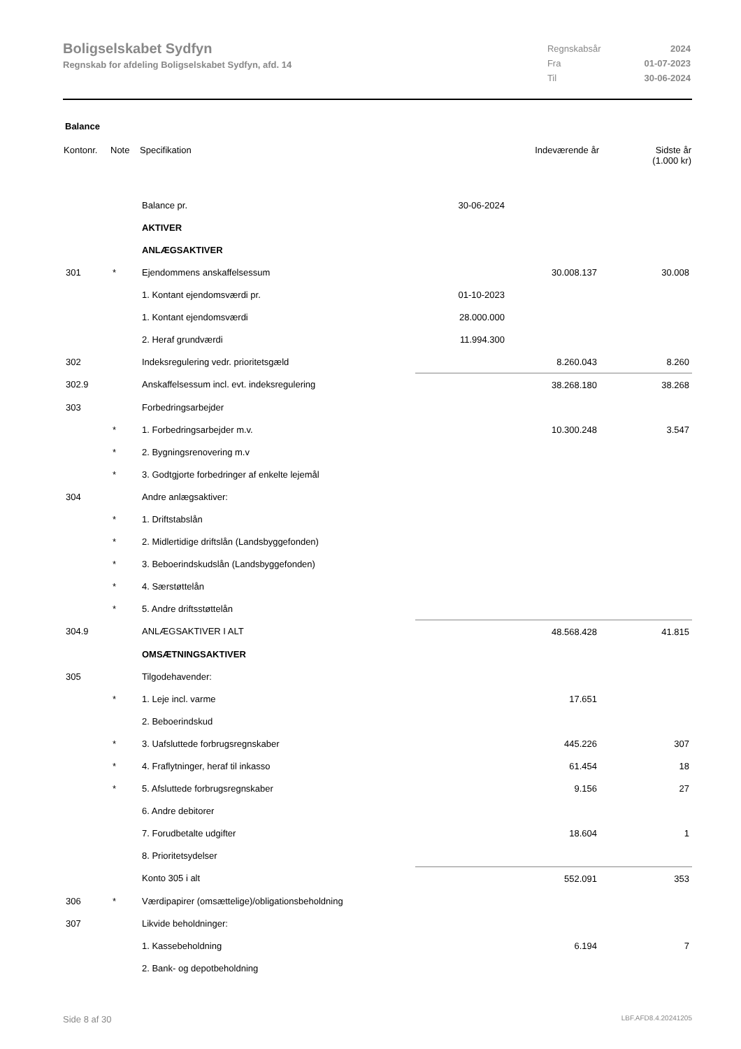Boligselskabet Sydfyn
Regnskab for afdeling Boligselskabet Sydfyn, afd. 14
| Regnskabsår | 2024 |
| Fra | 01-07-2023 |
| Til | 30-06-2024 |
Balance
| Kontonr. | Note | Specifikation | | Indeværende år | Sidste år (1.000 kr) |
| --- | --- | --- | --- | --- | --- |
| | | Balance pr. | 30-06-2024 | | |
| | | AKTIVER | | | |
| | | ANLÆGSAKTIVER | | | |
| 301 | * | Ejendommens anskaffelsessum | | 30.008.137 | 30.008 |
| | | 1. Kontant ejendomsværdi pr. | 01-10-2023 | | |
| | | 1. Kontant ejendomsværdi | 28.000.000 | | |
| | | 2. Heraf grundværdi | 11.994.300 | | |
| 302 | | Indeksregulering vedr. prioritetsgæld | | 8.260.043 | 8.260 |
| 302.9 | | Anskaffelsessum incl. evt. indeksregulering | | 38.268.180 | 38.268 |
| 303 | | Forbedringsarbejder | | | |
| | * | 1. Forbedringsarbejder m.v. | | 10.300.248 | 3.547 |
| | * | 2. Bygningsrenovering m.v | | | |
| | * | 3. Godtgjorte forbedringer af enkelte lejemål | | | |
| 304 | | Andre anlægsaktiver: | | | |
| | * | 1. Driftstabslån | | | |
| | * | 2. Midlertidige driftslån (Landsbyggefonden) | | | |
| | * | 3. Beboerindskudslån (Landsbyggefonden) | | | |
| | * | 4. Særstøttelån | | | |
| | * | 5. Andre driftsstøttelån | | | |
| 304.9 | | ANLÆGSAKTIVER I ALT | | 48.568.428 | 41.815 |
| | | OMSÆTNINGSAKTIVER | | | |
| 305 | | Tilgodehavender: | | | |
| | * | 1. Leje incl. varme | | 17.651 | |
| | | 2. Beboerindskud | | | |
| | * | 3. Uafsluttede forbrugsregnskaber | | 445.226 | 307 |
| | * | 4. Fraflytninger, heraf til inkasso | | 61.454 | 18 |
| | * | 5. Afsluttede forbrugsregnskaber | | 9.156 | 27 |
| | | 6. Andre debitorer | | | |
| | | 7. Forudbetalte udgifter | | 18.604 | 1 |
| | | 8. Prioritetsydelser | | | |
| | | Konto 305 i alt | | 552.091 | 353 |
| 306 | * | Værdipapirer (omsættelige)/obligationsbeholdning | | | |
| 307 | | Likvide beholdninger: | | | |
| | | 1. Kassebeholdning | | 6.194 | 7 |
| | | 2. Bank- og depotbeholdning | | | |
Side 8 af 30 LBF.AFD8.4.20241205